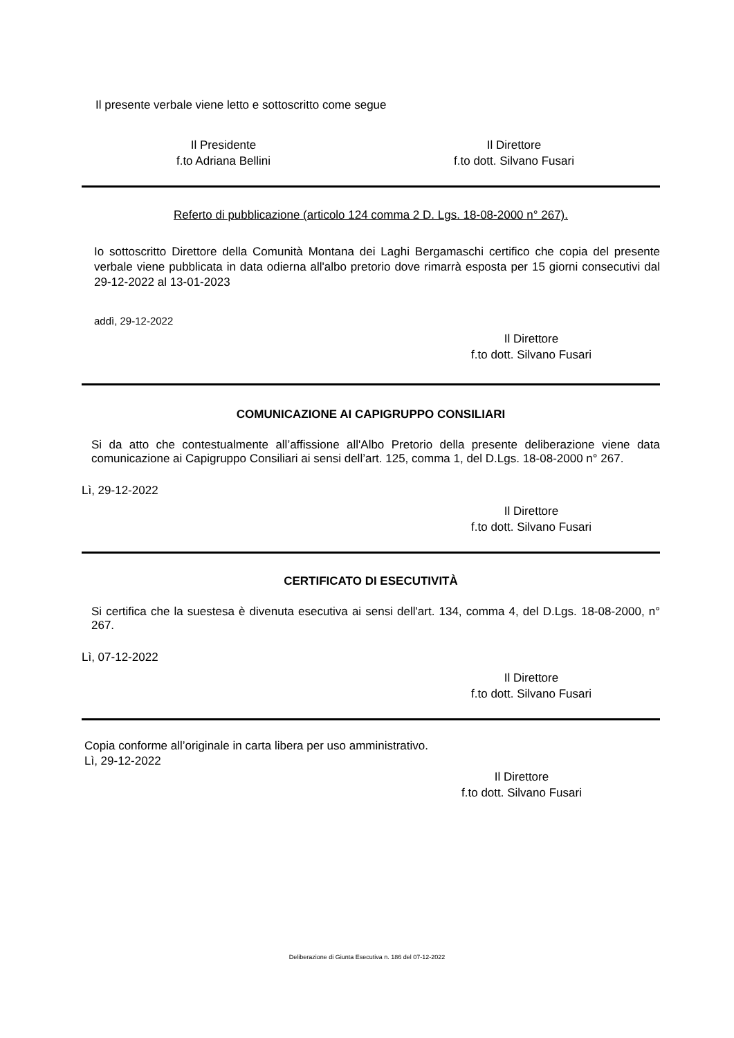Il presente verbale viene letto e sottoscritto come segue
Il Presidente
f.to Adriana Bellini
Il Direttore
f.to dott. Silvano Fusari
Referto di pubblicazione (articolo 124 comma 2 D. Lgs. 18-08-2000 n° 267).
Io sottoscritto Direttore della Comunità Montana dei Laghi Bergamaschi certifico che copia del presente verbale viene pubblicata in data odierna all'albo pretorio dove rimarrà esposta per 15 giorni consecutivi dal 29-12-2022 al 13-01-2023
addì, 29-12-2022
Il Direttore
f.to dott. Silvano Fusari
COMUNICAZIONE AI CAPIGRUPPO CONSILIARI
Si da atto che contestualmente all’affissione all'Albo Pretorio della presente deliberazione viene data comunicazione ai Capigruppo Consiliari ai sensi dell’art. 125, comma 1, del D.Lgs. 18-08-2000 n° 267.
Lì, 29-12-2022
Il Direttore
f.to dott. Silvano Fusari
CERTIFICATO DI ESECUTIVITÀ
Si certifica che la suestesa è divenuta esecutiva ai sensi dell'art. 134, comma 4, del D.Lgs. 18-08-2000, n° 267.
Lì, 07-12-2022
Il Direttore
f.to dott. Silvano Fusari
Copia conforme all’originale in carta libera per uso amministrativo.
Lì, 29-12-2022
Il Direttore
f.to dott. Silvano Fusari
Deliberazione di Giunta Esecutiva n. 186 del 07-12-2022